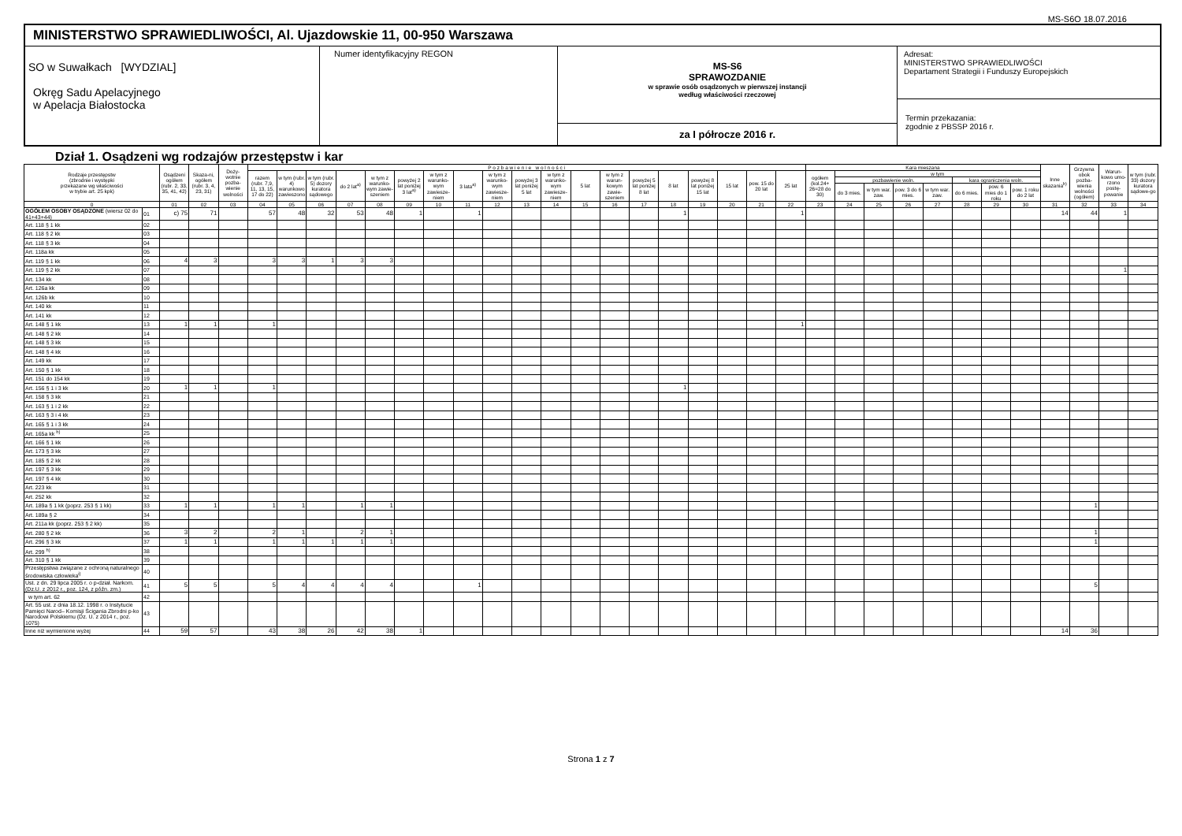MS-S6O 18.07.2016
MINISTERSTWO SPRAWIEDLIWOŚCI, Al. Ujazdowskie 11, 00-950 Warszawa
SO w Suwałkach [WYDZIAL]
Okręg Sadu Apelacyjnego
w Apelacja Białostocka
Numer identyfikacyjny REGON
MS-S6
SPRAWOZDANIE
w sprawie osób osądzonych w pierwszej instancji
według właściwości rzeczowej
za I półrocze 2016 r.
Adresat:
MINISTERSTWO SPRAWIEDLIWOŚCI
Departament Strategii i Funduszy Europejskich
Termin przekazania:
zgodnie z PBSSP 2016 r.
Dział 1. Osądzeni wg rodzajów przestępstw i kar
| Rodzaje przestępstw (zbrodnie i występki przekazane wg właściwości w trybie art. 25 kpk) | | Osądzeni ogółem (rubr. 2, 33, 35, 41, 42) | Skaza-ni, ogółem (rubr. 3, 4, 23, 31) | Doży-wotnie pozba-wienie wolności | P o z b a w i e n i e w o l n o ś c i | | | | | | | | | | | | | | | | | | | Kara mieszana | | | | | | | | Inne skazania<sup>b)</sup> | Grzywna obok pozba-wienia wolności (ogółem) | Warun-kowo umo-rzono postę-powanie | w tym (rubr. 33) dozory kuratora sądowe-go |
| --- | --- | --- | --- | --- | --- | --- | --- | --- | --- | --- | --- | --- | --- | --- | --- | --- | --- | --- | --- | --- | --- | --- | --- | --- | --- | --- | --- | --- | --- | --- | --- | --- | --- | --- | --- |
| | | | | | razem (rubr. 7,9, 11, 13, 15, 17 do 22) | w tym (rubr. 4) warunkowo zawieszono | w tym (rubr. 5) dozory kuratora sądowego | do 2 lat<sup>a)</sup> | w tym z warunko-wym zawie-szeniem | powyżej 2 lat poniżej 3 lat<sup>a)</sup> | w tym z warunko-wym zawiesze-niem | 3 lata<sup>a)</sup> | w tym z warunko-wym zawiesze-niem | powyżej 3 lat poniżej 5 lat | w tym z warunko-wym zawiesze-niem | 5 lat | w tym z warun-kowym zawie-szeniem | powyżej 5 lat poniżej 8 lat | 8 lat | powyżej 8 lat poniżej 15 lat | 15 lat | pow. 15 do 20 lat | 25 lat | ogółem (kol.24+ 26=28 do 30) | w tym | | | | | | | | | | |
| | | | | | | | | | | | | | | | | | | | | | | | | | pozbawienie woln. | | | | kara ograniczenia woln. | | | | | | |
| | | | | | | | | | | | | | | | | | | | | | | | | | do 3 mies. | w tym war. zaw. | pow. 3 do 6 mies. | w tym war. zaw. | do 6 mies. | pow. 6 mies do 1 roku | pow. 1 roku do 2 lat | | | | |
| 0 | | 01 | 02 | 03 | 04 | 05 | 06 | 07 | 08 | 09 | 10 | 11 | 12 | 13 | 14 | 15 | 16 | 17 | 18 | 19 | 20 | 21 | 22 | 23 | 24 | 25 | 26 | 27 | 28 | 29 | 30 | 31 | 32 | 33 | 34 |
| OGÓŁEM OSOBY OSĄDZONE (wiersz 02 do 41+43+44) | 01 | c) 75 | 71 | | 57 | 48 | 32 | 53 | 48 | 1 | | 1 | | | | | | | 1 | | | | 1 | | | | | | | | | 14 | 44 | 1 | |
| Art. 118 § 1 kk | 02 | | | | | | | | | | | | | | | | | | | | | | | | | | | | | | | | | | |
| Art. 118 § 2 kk | 03 | | | | | | | | | | | | | | | | | | | | | | | | | | | | | | | | | | |
| Art. 118 § 3 kk | 04 | | | | | | | | | | | | | | | | | | | | | | | | | | | | | | | | | | |
| Art. 118a kk | 05 | | | | | | | | | | | | | | | | | | | | | | | | | | | | | | | | | | |
| Art. 119 § 1 kk | 06 | 4 | 3 | | 3 | 3 | 1 | 3 | 3 | | | | | | | | | | | | | | | | | | | | | | | | | | |
| Art. 119 § 2 kk | 07 | | | | | | | | | | | | | | | | | | | | | | | | | | | | | | | | | 1 | |
| Art. 134 kk | 08 | | | | | | | | | | | | | | | | | | | | | | | | | | | | | | | | | | |
| Art. 126a kk | 09 | | | | | | | | | | | | | | | | | | | | | | | | | | | | | | | | | | |
| Art. 126b kk | 10 | | | | | | | | | | | | | | | | | | | | | | | | | | | | | | | | | | |
| Art. 140 kk | 11 | | | | | | | | | | | | | | | | | | | | | | | | | | | | | | | | | | |
| Art. 141 kk | 12 | | | | | | | | | | | | | | | | | | | | | | | | | | | | | | | | | | |
| Art. 148 § 1 kk | 13 | 1 | 1 | | 1 | | | | | | | | | | | | | | | | | | 1 | | | | | | | | | | | | |
| Art. 148 § 2 kk | 14 | | | | | | | | | | | | | | | | | | | | | | | | | | | | | | | | | | |
| Art. 148 § 3 kk | 15 | | | | | | | | | | | | | | | | | | | | | | | | | | | | | | | | | | |
| Art. 148 § 4 kk | 16 | | | | | | | | | | | | | | | | | | | | | | | | | | | | | | | | | | |
| Art. 149 kk | 17 | | | | | | | | | | | | | | | | | | | | | | | | | | | | | | | | | | |
| Art. 150 § 1 kk | 18 | | | | | | | | | | | | | | | | | | | | | | | | | | | | | | | | | | |
| Art. 151 do 154 kk | 19 | | | | | | | | | | | | | | | | | | | | | | | | | | | | | | | | | | |
| Art. 156 § 1 i 3 kk | 20 | 1 | 1 | | 1 | | | | | | | | | | | | | | 1 | | | | | | | | | | | | | | | | |
| Art. 158 § 3 kk | 21 | | | | | | | | | | | | | | | | | | | | | | | | | | | | | | | | | | |
| Art. 163 § 1 i 2 kk | 22 | | | | | | | | | | | | | | | | | | | | | | | | | | | | | | | | | | |
| Art. 163 § 3 i 4 kk | 23 | | | | | | | | | | | | | | | | | | | | | | | | | | | | | | | | | | |
| Art. 165 § 1 i 3 kk | 24 | | | | | | | | | | | | | | | | | | | | | | | | | | | | | | | | | | |
| Art. 165a kk <sup>h)</sup> | 25 | | | | | | | | | | | | | | | | | | | | | | | | | | | | | | | | | | |
| Art. 166 § 1 kk | 26 | | | | | | | | | | | | | | | | | | | | | | | | | | | | | | | | | | |
| Art. 173 § 3 kk | 27 | | | | | | | | | | | | | | | | | | | | | | | | | | | | | | | | | | |
| Art. 185 § 2 kk | 28 | | | | | | | | | | | | | | | | | | | | | | | | | | | | | | | | | | |
| Art. 197 § 3 kk | 29 | | | | | | | | | | | | | | | | | | | | | | | | | | | | | | | | | | |
| Art. 197 § 4 kk | 30 | | | | | | | | | | | | | | | | | | | | | | | | | | | | | | | | | | |
| Art. 223 kk | 31 | | | | | | | | | | | | | | | | | | | | | | | | | | | | | | | | | | |
| Art. 252 kk | 32 | | | | | | | | | | | | | | | | | | | | | | | | | | | | | | | | | | |
| Art. 189a § 1 kk (poprz. 253 § 1 kk) | 33 | 1 | 1 | | 1 | 1 | | 1 | 1 | | | | | | | | | | | | | | | | | | | | | | | | 1 | | |
| Art. 189a § 2 | 34 | | | | | | | | | | | | | | | | | | | | | | | | | | | | | | | | | | |
| Art. 211a kk (poprz. 253 § 2 kk) | 35 | | | | | | | | | | | | | | | | | | | | | | | | | | | | | | | | | | |
| Art. 280 § 2 kk | 36 | 3 | 2 | | 2 | 1 | | 2 | 1 | | | | | | | | | | | | | | | | | | | | | | | | 1 | | |
| Art. 296 § 3 kk | 37 | 1 | 1 | | 1 | 1 | 1 | 1 | 1 | | | | | | | | | | | | | | | | | | | | | | | | 1 | | |
| Art. 299 <sup>h)</sup> | 38 | | | | | | | | | | | | | | | | | | | | | | | | | | | | | | | | | | |
| Art. 310 § 1 kk | 39 | | | | | | | | | | | | | | | | | | | | | | | | | | | | | | | | | | |
| Przestępstwa związane z ochroną naturalnego środowiska człowieka<sup>i)</sup> | 40 | | | | | | | | | | | | | | | | | | | | | | | | | | | | | | | | | | |
| Ust. z dn. 29 lipca 2005 r. o p-dział. Narkom. (Dz.U. z 2012 r., poz. 124, z późn. zm.) | 41 | 5 | 5 | | 5 | 4 | 4 | 4 | 4 | | | 1 | | | | | | | | | | | | | | | | | | | | | 5 | | |
| w tym art. 62 | 42 | | | | | | | | | | | | | | | | | | | | | | | | | | | | | | | | | | |
| Art. 55 ust. z dnia 18.12. 1998 r. o Instytucie Pamięci Narod– Komisji Ścigania Zbrodni p-ko Narodowi Polskiemu (Dz. U. z 2014 r., poz. 1075) | 43 | | | | | | | | | | | | | | | | | | | | | | | | | | | | | | | | | | |
| Inne niż wymienione wyżej | 44 | 59 | 57 | | 43 | 38 | 26 | 42 | 38 | 1 | | | | | | | | | | | | | | | | | | | | | | 14 | 36 | | |
Strona 1 z 7